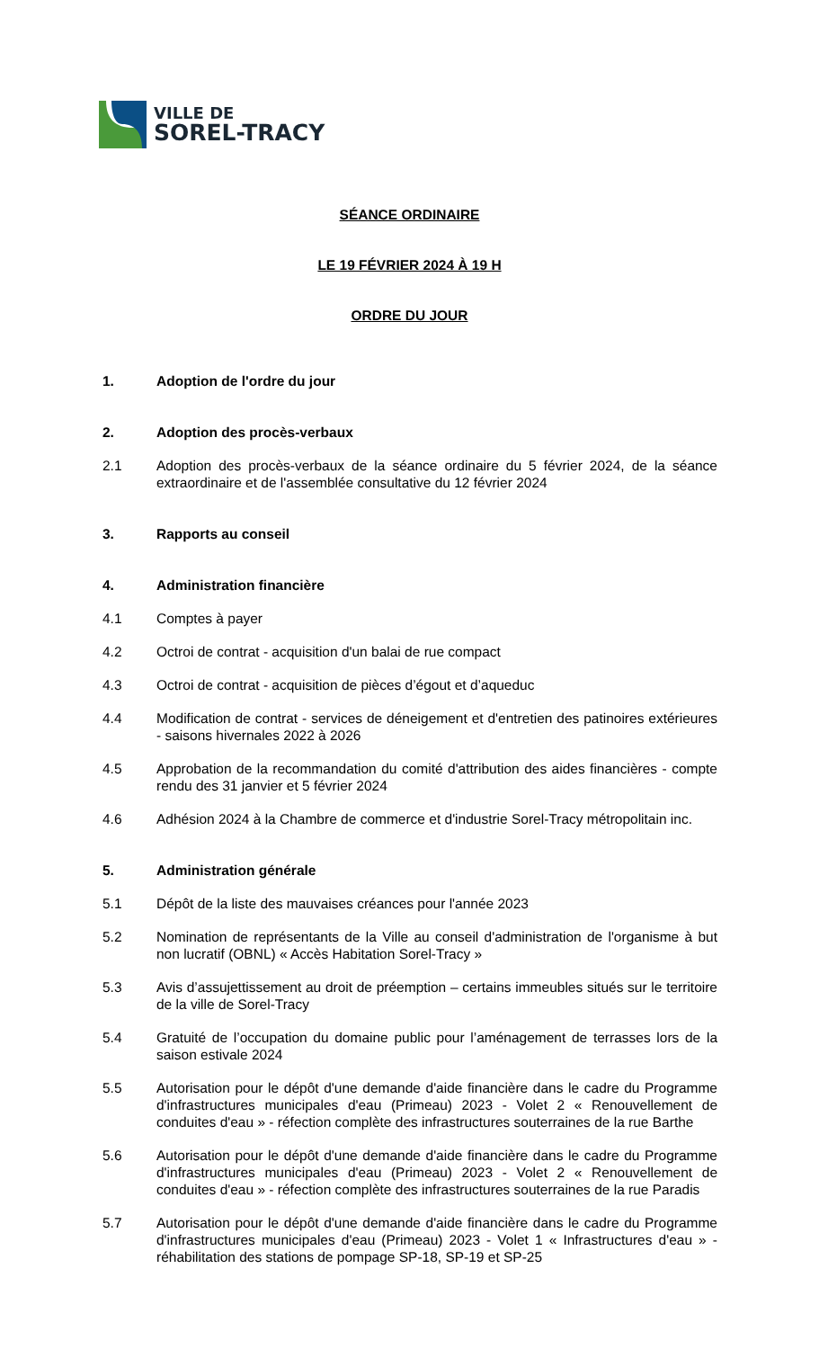VILLE DE
SOREL-TRACY
SÉANCE ORDINAIRE
LE 19 FÉVRIER 2024 À 19 H
ORDRE DU JOUR
1. Adoption de l'ordre du jour
2. Adoption des procès-verbaux
2.1 Adoption des procès-verbaux de la séance ordinaire du 5 février 2024, de la séance extraordinaire et de l'assemblée consultative du 12 février 2024
3. Rapports au conseil
4. Administration financière
4.1 Comptes à payer
4.2 Octroi de contrat - acquisition d'un balai de rue compact
4.3 Octroi de contrat - acquisition de pièces d’égout et d’aqueduc
4.4 Modification de contrat - services de déneigement et d'entretien des patinoires extérieures - saisons hivernales 2022 à 2026
4.5 Approbation de la recommandation du comité d'attribution des aides financières - compte rendu des 31 janvier et 5 février 2024
4.6 Adhésion 2024 à la Chambre de commerce et d'industrie Sorel-Tracy métropolitain inc.
5. Administration générale
5.1 Dépôt de la liste des mauvaises créances pour l'année 2023
5.2 Nomination de représentants de la Ville au conseil d'administration de l'organisme à but non lucratif (OBNL) « Accès Habitation Sorel-Tracy »
5.3 Avis d’assujettissement au droit de préemption – certains immeubles situés sur le territoire de la ville de Sorel-Tracy
5.4 Gratuité de l’occupation du domaine public pour l’aménagement de terrasses lors de la saison estivale 2024
5.5 Autorisation pour le dépôt d'une demande d'aide financière dans le cadre du Programme d'infrastructures municipales d'eau (Primeau) 2023 - Volet 2 « Renouvellement de conduites d'eau » - réfection complète des infrastructures souterraines de la rue Barthe
5.6 Autorisation pour le dépôt d'une demande d'aide financière dans le cadre du Programme d'infrastructures municipales d'eau (Primeau) 2023 - Volet 2 « Renouvellement de conduites d'eau » - réfection complète des infrastructures souterraines de la rue Paradis
5.7 Autorisation pour le dépôt d'une demande d'aide financière dans le cadre du Programme d'infrastructures municipales d'eau (Primeau) 2023 - Volet 1 « Infrastructures d'eau » - réhabilitation des stations de pompage SP-18, SP-19 et SP-25